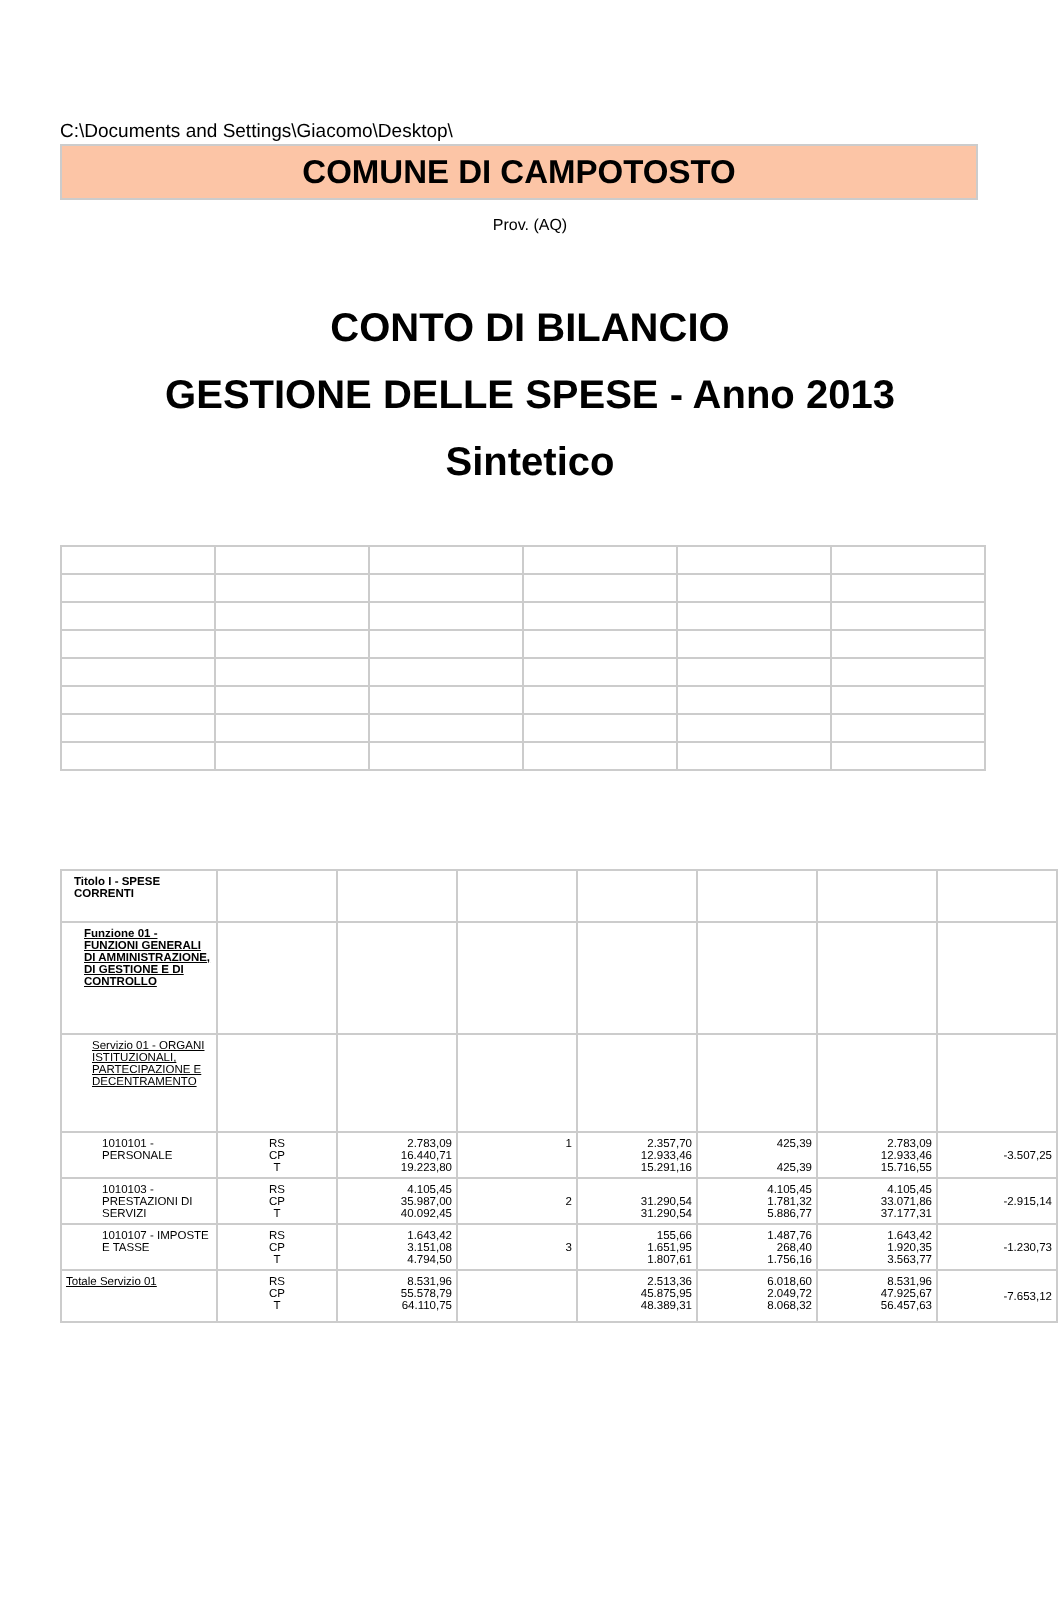C:\Documents and Settings\Giacomo\Desktop\
COMUNE DI CAMPOTOSTO
Prov. (AQ)
CONTO DI BILANCIO
GESTIONE DELLE SPESE - Anno 2013
Sintetico
| Titolo I - SPESE CORRENTI | | | | | | | |
| Funzione 01 - FUNZIONI GENERALI DI AMMINISTRAZIONE, DI GESTIONE E DI CONTROLLO | | | | | | | |
| Servizio 01 - ORGANI ISTITUZIONALI, PARTECIPAZIONE E DECENTRAMENTO | | | | | | | |
| 1010101 - PERSONALE | RS CP T | 2.783,09 16.440,71 19.223,80 | 1 | 2.357,70 12.933,46 15.291,16 | 425,39 425,39 | 2.783,09 12.933,46 15.716,55 | -3.507,25 |
| 1010103 - PRESTAZIONI DI SERVIZI | RS CP T | 4.105,45 35.987,00 40.092,45 | 2 | 31.290,54 31.290,54 | 4.105,45 1.781,32 5.886,77 | 4.105,45 33.071,86 37.177,31 | -2.915,14 |
| 1010107 - IMPOSTE E TASSE | RS CP T | 1.643,42 3.151,08 4.794,50 | 3 | 155,66 1.651,95 1.807,61 | 1.487,76 268,40 1.756,16 | 1.643,42 1.920,35 3.563,77 | -1.230,73 |
| Totale Servizio 01 | RS CP T | 8.531,96 55.578,79 64.110,75 | | 2.513,36 45.875,95 48.389,31 | 6.018,60 2.049,72 8.068,32 | 8.531,96 47.925,67 56.457,63 | -7.653,12 |